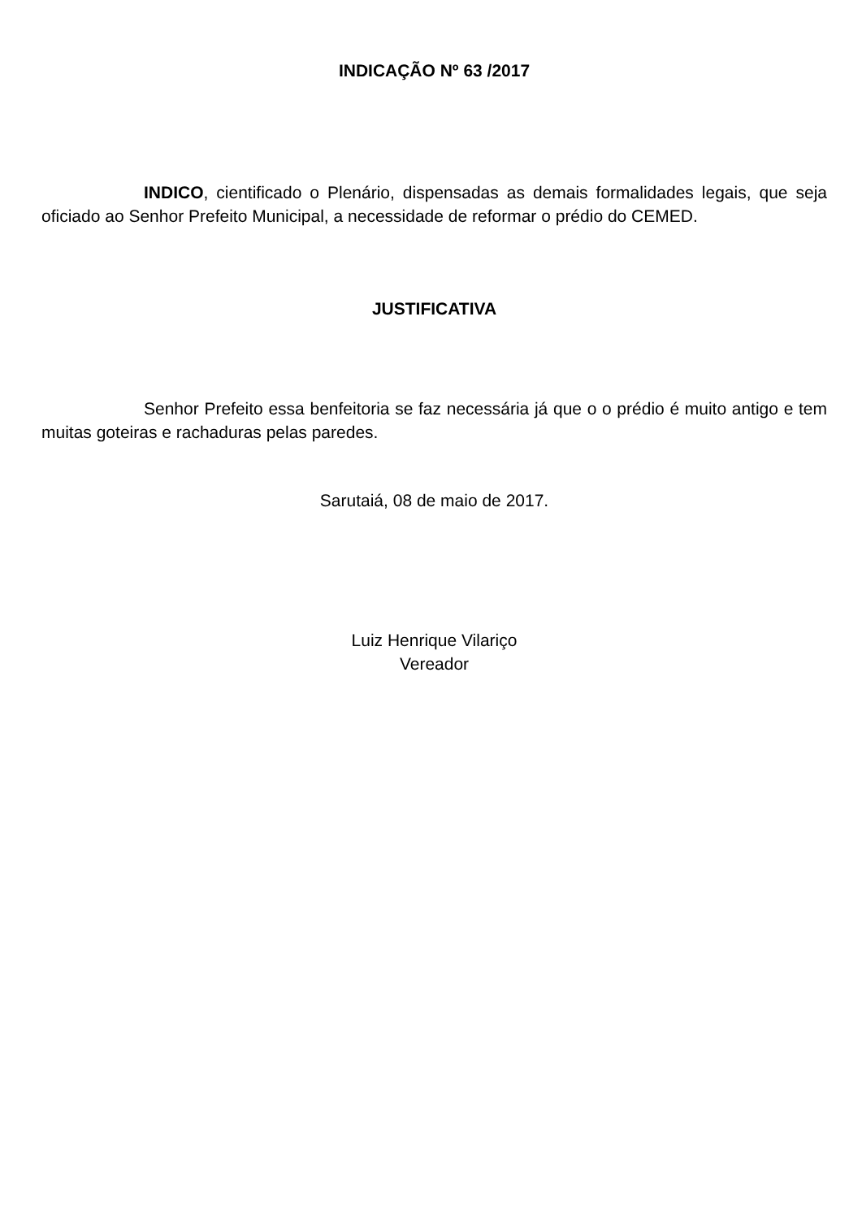INDICAÇÃO Nº 63 /2017
INDICO, cientificado o Plenário, dispensadas as demais formalidades legais, que seja oficiado ao Senhor Prefeito Municipal, a necessidade de reformar o prédio do CEMED.
JUSTIFICATIVA
Senhor Prefeito essa benfeitoria se faz necessária já que o o prédio é muito antigo e tem muitas goteiras e rachaduras pelas paredes.
Sarutaiá, 08 de maio de 2017.
Luiz Henrique Vilariço
Vereador